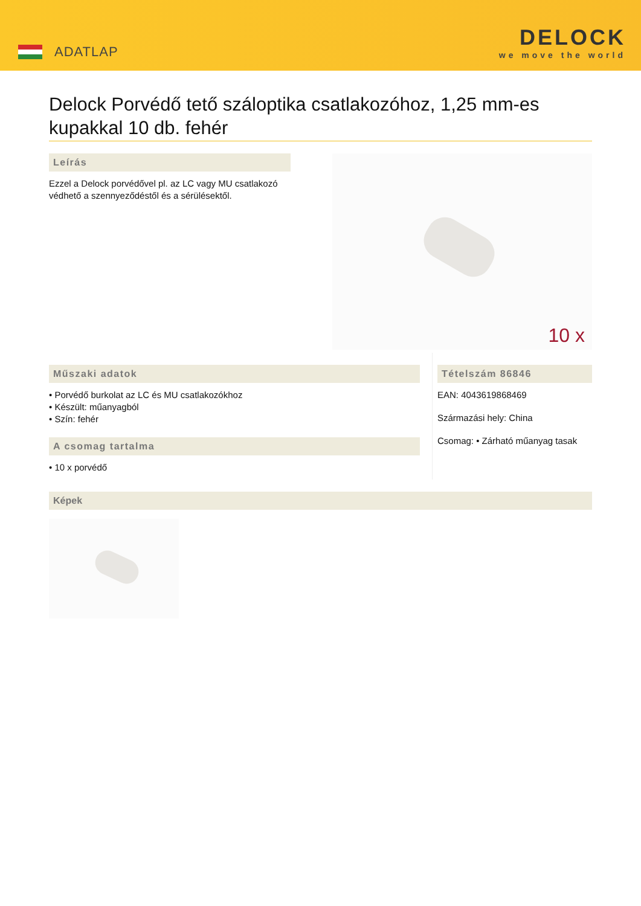ADATLAP
DELOCK
we move the world
Delock Porvédő tető száloptika csatlakozóhoz, 1,25 mm-es kupakkal 10 db. fehér
Leírás
Ezzel a Delock porvédővel pl. az LC vagy MU csatlakozó védhető a szennyeződéstől és a sérülésektől.
10 x
Műszaki adatok
• Porvédő burkolat az LC és MU csatlakozókhoz
• Készült: műanyagból
• Szín: fehér
A csomag tartalma
• 10 x porvédő
Tételszám 86846
EAN: 4043619868469
Származási hely: China
Csomag: • Zárható műanyag tasak
Képek